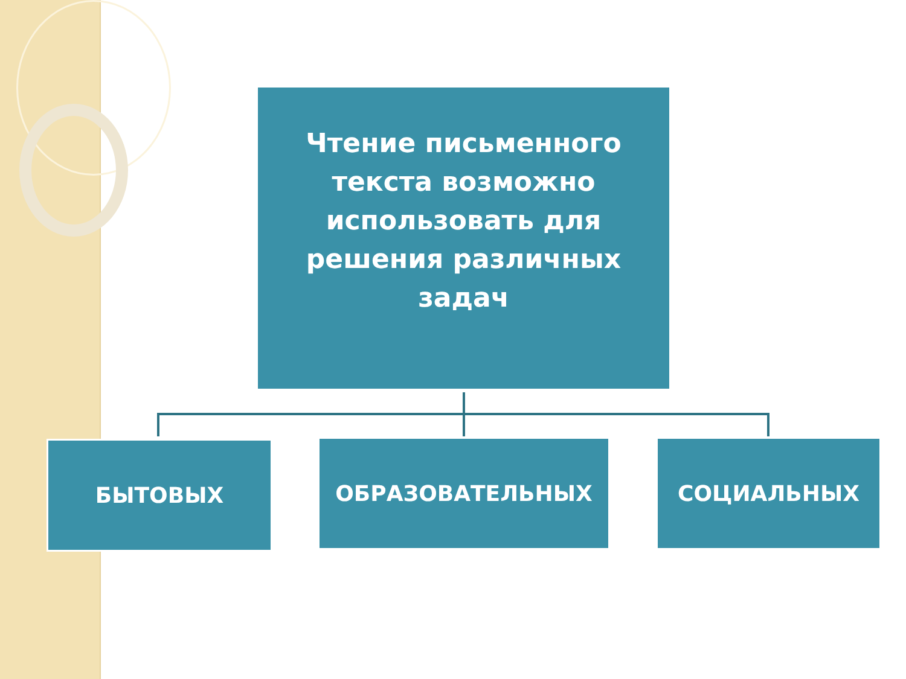Чтение письменного
текста возможно
использовать для
решения различных
задач
БЫТОВЫХ ОБРАЗОВАТЕЛЬНЫХ СОЦИАЛЬНЫХ